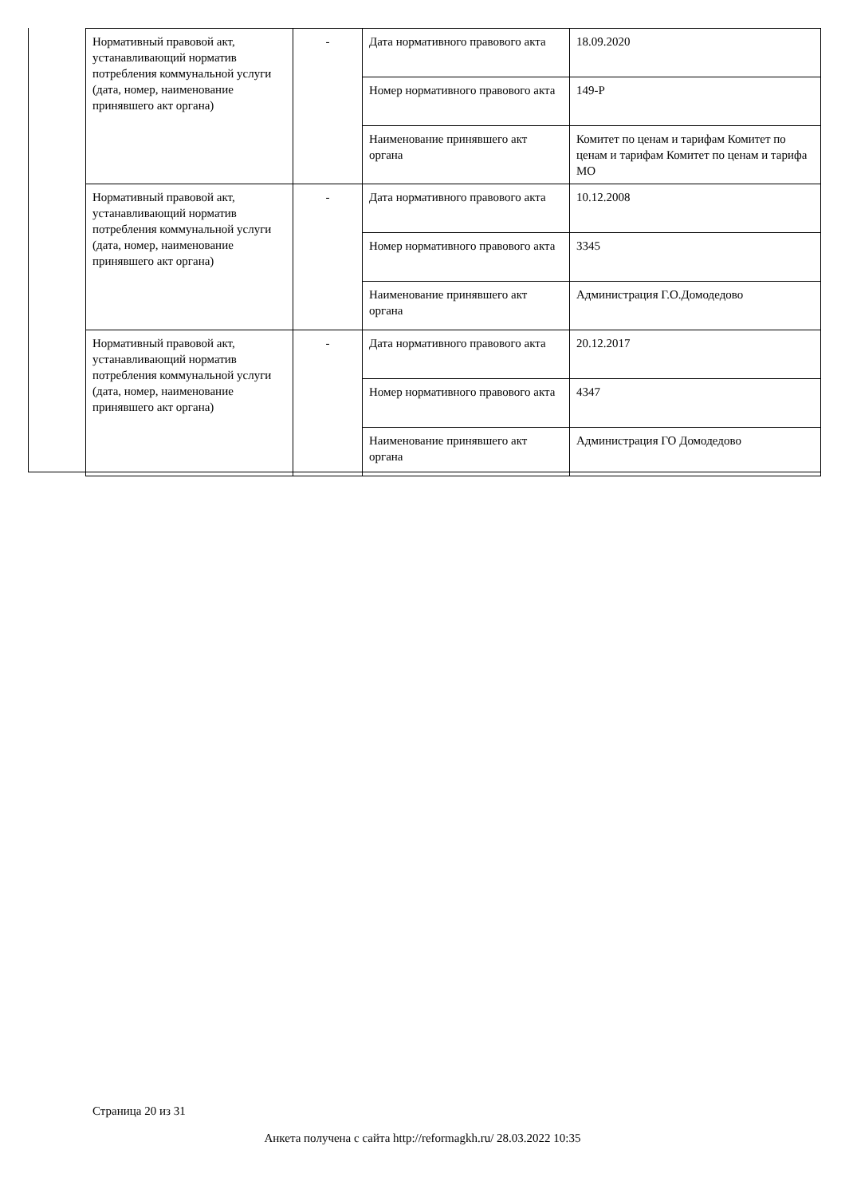| Нормативный правовой акт, устанавливающий норматив потребления коммунальной услуги (дата, номер, наименование принявшего акт органа) | - | Дата нормативного правового акта | 18.09.2020 |
| | | Номер нормативного правового акта | 149-Р |
| | | Наименование принявшего акт органа | Комитет по ценам и тарифам Комитет по ценам и тарифам Комитет по ценам и тарифа МО |
| Нормативный правовой акт, устанавливающий норматив потребления коммунальной услуги (дата, номер, наименование принявшего акт органа) | - | Дата нормативного правового акта | 10.12.2008 |
| | | Номер нормативного правового акта | 3345 |
| | | Наименование принявшего акт органа | Администрация Г.О.Домодедово |
| Нормативный правовой акт, устанавливающий норматив потребления коммунальной услуги (дата, номер, наименование принявшего акт органа) | - | Дата нормативного правового акта | 20.12.2017 |
| | | Номер нормативного правового акта | 4347 |
| | | Наименование принявшего акт органа | Администрация ГО Домодедово |
Страница 20 из 31
Анкета получена с сайта http://reformagkh.ru/ 28.03.2022 10:35